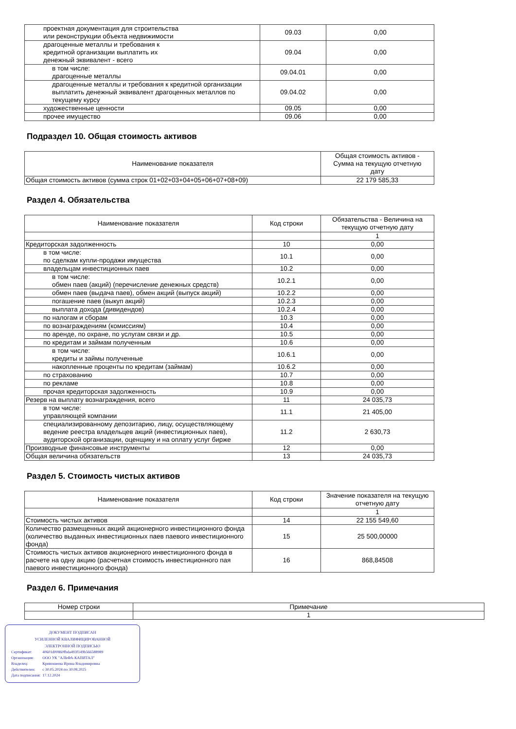| проектная документация для строительства или реконструкции объекта недвижимости | 09.03 | 0,00 |
| драгоценные металлы и требования к кредитной организации выплатить их денежный эквивалент - всего | 09.04 | 0,00 |
| в том числе: драгоценные металлы | 09.04.01 | 0,00 |
| драгоценные металлы и требования к кредитной организации выплатить денежный эквивалент драгоценных металлов по текущему курсу | 09.04.02 | 0,00 |
| художественные ценности | 09.05 | 0,00 |
| прочее имущество | 09.06 | 0,00 |
Подраздел 10. Общая стоимость активов
| Наименование показателя | Общая стоимость активов - Сумма на текущую отчетную дату |
| --- | --- |
| Общая стоимость активов (сумма строк 01+02+03+04+05+06+07+08+09) | 22 179 585,33 |
Раздел 4. Обязательства
| Наименование показателя | Код строки | Обязательства - Величина на текущую отчетную дату |
| --- | --- | --- |
| | | 1 |
| Кредиторская задолженность | 10 | 0,00 |
| в том числе: по сделкам купли-продажи имущества | 10.1 | 0,00 |
| владельцам инвестиционных паев | 10.2 | 0,00 |
| в том числе: обмен паев (акций) (перечисление денежных средств) | 10.2.1 | 0,00 |
| обмен паев (выдача паев), обмен акций (выпуск акций) | 10.2.2 | 0,00 |
| погашение паев (выкуп акций) | 10.2.3 | 0,00 |
| выплата дохода (дивидендов) | 10.2.4 | 0,00 |
| по налогам и сборам | 10.3 | 0,00 |
| по вознаграждениям (комиссиям) | 10.4 | 0,00 |
| по аренде, по охране, по услугам связи и др. | 10.5 | 0,00 |
| по кредитам и займам полученным | 10.6 | 0,00 |
| в том числе: кредиты и займы полученные | 10.6.1 | 0,00 |
| накопленные проценты по кредитам (займам) | 10.6.2 | 0,00 |
| по страхованию | 10.7 | 0,00 |
| по рекламе | 10.8 | 0,00 |
| прочая кредиторская задолженность | 10.9 | 0,00 |
| Резерв на выплату вознаграждения, всего | 11 | 24 035,73 |
| в том числе: управляющей компании | 11.1 | 21 405,00 |
| специализированному депозитарию, лицу, осуществляющему ведение реестра владельцев акций (инвестиционных паев), аудиторской организации, оценщику и на оплату услуг бирже | 11.2 | 2 630,73 |
| Производные финансовые инструменты | 12 | 0,00 |
| Общая величина обязательств | 13 | 24 035,73 |
Раздел 5. Стоимость чистых активов
| Наименование показателя | Код строки | Значение показателя на текущую отчетную дату |
| --- | --- | --- |
| | | 1 |
| Стоимость чистых активов | 14 | 22 155 549,60 |
| Количество размещенных акций акционерного инвестиционного фонда (количество выданных инвестиционных паев паевого инвестиционного фонда) | 15 | 25 500,00000 |
| Стоимость чистых активов акционерного инвестиционного фонда в расчете на одну акцию (расчетная стоимость инвестиционного пая паевого инвестиционного фонда) | 16 | 868,84508 |
Раздел 6. Примечания
| Номер строки | Примечание |
| --- | --- |
| | 1 |
ДОКУМЕНТ ПОДПИСАН
УСИЛЕННОЙ КВАЛИФИЦИРОВАННОЙ
ЭЛЕКТРОННОЙ ПОДПИСЬЮ
| Сертификат: | 40601d00860fbda493f149b566588989 |
| Организация: | ООО УК "АЛЬФА-КАПИТАЛ" |
| Владелец: | Кривошеева Ирина Владимировна |
| Действителен: | с 30.05.2024 по 30.08.2025 |
| Дата подписания: | 17.12.2024 |